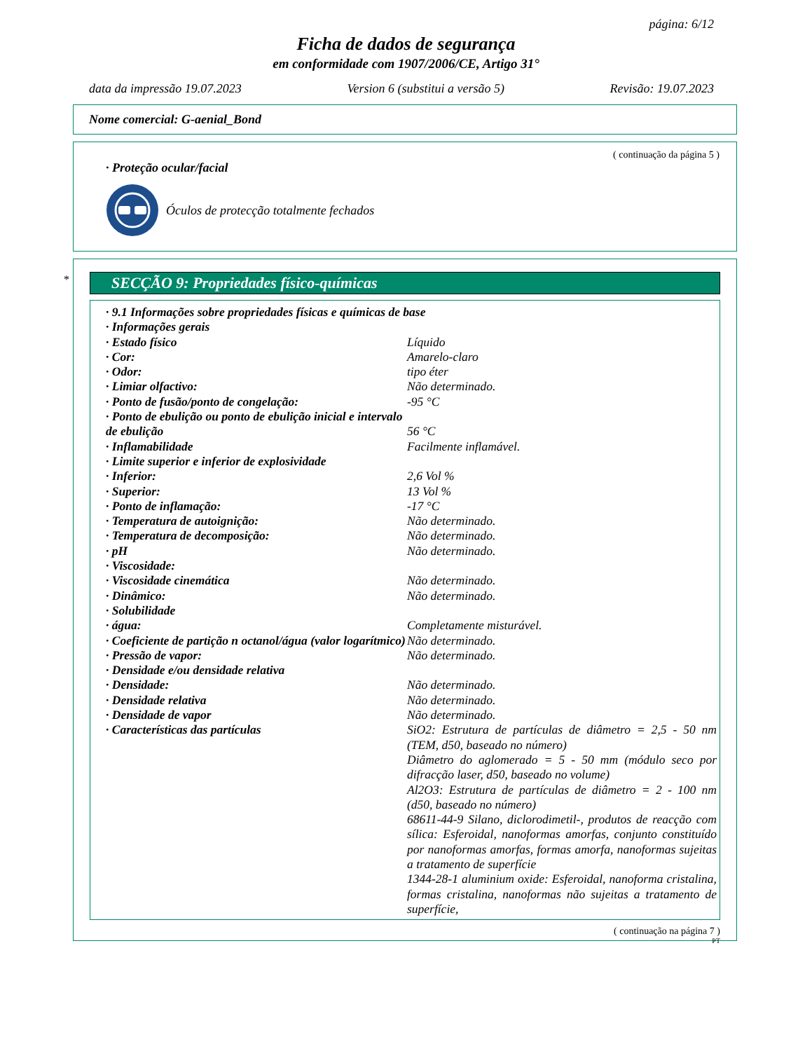página: 6/12
Ficha de dados de segurança
em conformidade com 1907/2006/CE, Artigo 31°
data da impressão 19.07.2023 Version 6 (substitui a versão 5) Revisão: 19.07.2023
Nome comercial: G-aenial_Bond
( continuação da página 5 )
· Proteção ocular/facial
Óculos de protecção totalmente fechados
*
SECÇÃO 9: Propriedades físico-químicas
| · 9.1 Informações sobre propriedades físicas e químicas de base | |
| · Informações gerais | |
| · Estado físico | Líquido |
| · Cor: | Amarelo-claro |
| · Odor: | tipo éter |
| · Limiar olfactivo: | Não determinado. |
| · Ponto de fusão/ponto de congelação: | -95 °C |
| · Ponto de ebulição ou ponto de ebulição inicial e intervalo de ebulição | 56 °C |
| · Inflamabilidade | Facilmente inflamável. |
| · Limite superior e inferior de explosividade | |
| · Inferior: | 2,6 Vol % |
| · Superior: | 13 Vol % |
| · Ponto de inflamação: | -17 °C |
| · Temperatura de autoignição: | Não determinado. |
| · Temperatura de decomposição: | Não determinado. |
| · pH | Não determinado. |
| · Viscosidade: | |
| · Viscosidade cinemática | Não determinado. |
| · Dinâmico: | Não determinado. |
| · Solubilidade | |
| · água: | Completamente misturável. |
| · Coeficiente de partição n octanol/água (valor logarítmico) | Não determinado. |
| · Pressão de vapor: | Não determinado. |
| · Densidade e/ou densidade relativa | |
| · Densidade: | Não determinado. |
| · Densidade relativa | Não determinado. |
| · Densidade de vapor | Não determinado. |
| · Características das partículas | SiO2: Estrutura de partículas de diâmetro = 2,5 - 50 nm (TEM, d50, baseado no número) Diâmetro do aglomerado = 5 - 50 mm (módulo seco por difracção laser, d50, baseado no volume) Al2O3: Estrutura de partículas de diâmetro = 2 - 100 nm (d50, baseado no número) 68611-44-9 Silano, diclorodimetil-, produtos de reacção com sílica: Esferoidal, nanoformas amorfas, conjunto constituído por nanoformas amorfas, formas amorfa, nanoformas sujeitas a tratamento de superfície 1344-28-1 aluminium oxide: Esferoidal, nanoforma cristalina, formas cristalina, nanoformas não sujeitas a tratamento de superfície, |
( continuação na página 7 )
PT